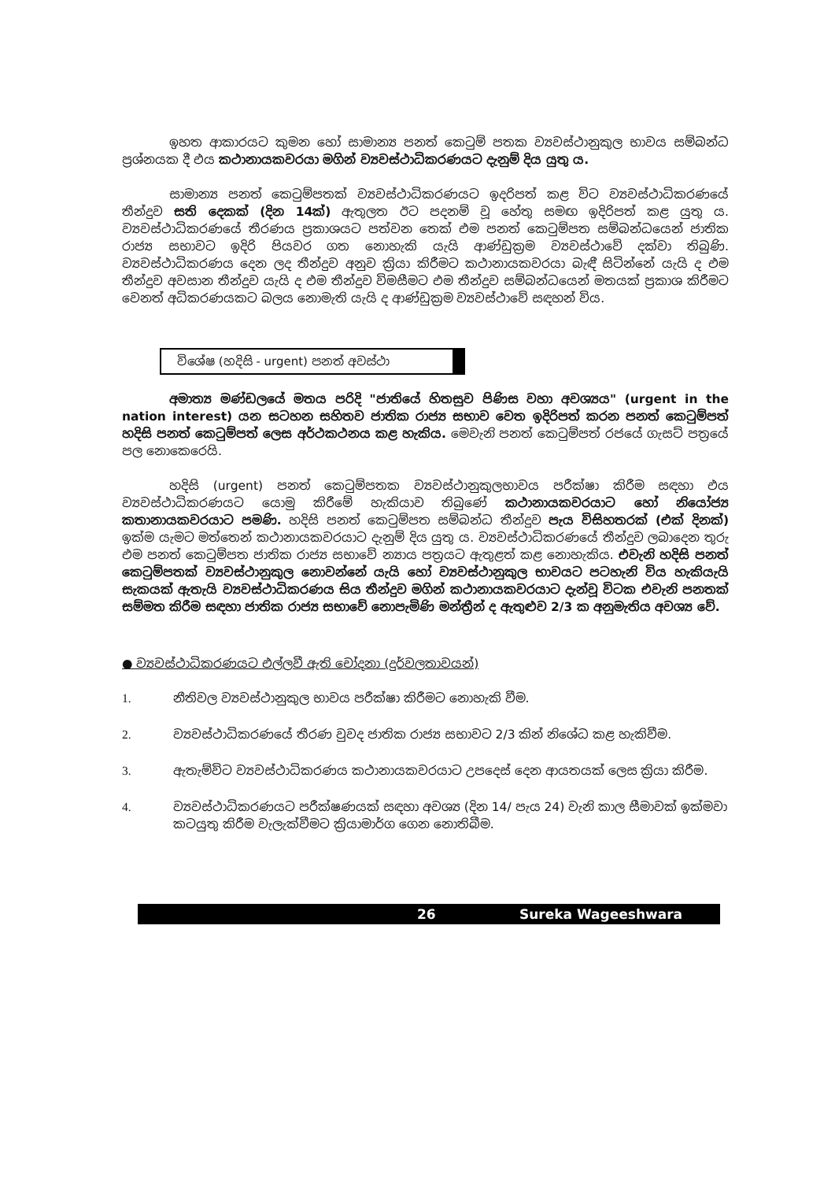ඉහත ආකාරයට කුමන හෝ සාමාන්‍ය පනත් කෙටුම් පතක ව්‍යවස්ථානුකුල භාවය සම්බන්ධ ප්‍රශ්නයක දී එය කථානායකවරයා මගින් ව්‍යවස්ථාධිකරණයට දැනුම් දිය යුතු ය.
සාමාන්‍ය පනත් කෙටුම්පතක් ව්‍යවස්ථාධිකරණයට ඉදරිපත් කළ විට ව්‍යවස්ථාධිකරණයේ තීන්දුව සති දෙකක් (දින 14ක්) ඇතුලත ඊට පදනම් වූ හේතු සමඟ ඉදිරිපත් කළ යුතු ය. ව්‍යවස්ථාධිකරණයේ තීරණය ප්‍රකාශයට පත්වන තෙක් එම පනත් කෙටුම්පත සම්බන්ධයෙන් ජාතික රාජ්‍ය සභාවට ඉදිරි පියවර ගත නොහැකි යැයි ආණ්ඩුක්‍රම ව්‍යවස්ථාවේ දක්වා තිබුණි. ව්‍යවස්ථාධිකරණය දෙන ලද තීන්දුව අනුව ක්‍රියා කිරීමට කථානායකවරයා බැඳී සිටින්නේ යැයි ද එම තීන්දුව අවසාන තීන්දුව යැයි ද එම තීන්දුව විමසීමට එම තීන්දුව සම්බන්ධයෙන් මතයක් ප්‍රකාශ කිරීමට වෙනත් අධිකරණයකට බලය නොමැති යැයි ද ආණ්ඩුක්‍රම ව්‍යවස්ථාවේ සඳහන් විය.
විශේෂ (හදිසි - urgent) පනත් අවස්ථා
අමාත්‍ය මණ්ඩලයේ මතය පරිදි "ජාතියේ හිතසුව පිණිස වහා අවශ්‍යය" (urgent in the nation interest) යන සටහන සහිතව ජාතික රාජ්‍ය සභාව වෙත ඉදිරිපත් කරන පනත් කෙටුම්පත් හදිසි පනත් කෙටුම්පත් ලෙස අර්ථකථනය කළ හැකිය. මෙවැනි පනත් කෙටුම්පත් රජයේ ගැසට් පත්‍රයේ පල නොකෙරෙයි.
හදිසි (urgent) පනත් කෙටුම්පතක ව්‍යවස්ථානුකුලභාවය පරීක්ෂා කිරීම සඳහා එය ව්‍යවස්ථාධිකරණයට යොමු කිරීමේ හැකියාව තිබුණේ කථානායකවරයාට හෝ නියෝජ්‍ය කතානායකවරයාට පමණි. හදිසි පනත් කෙටුම්පත සම්බන්ධ තීන්දුව පැය විසිහතරක් (එක් දිනක්) ඉක්ම යැමට මත්තෙන් කථානායකවරයාට දැනුම් දිය යුතු ය. ව්‍යවස්ථාධිකරණයේ තීන්දුව ලබාදෙන තුරු එම පනත් කෙටුම්පත ජාතික රාජ්‍ය සභාවේ න්‍යාය පත්‍රයට ඇතුළත් කළ නොහැකිය. එවැනි හදිසි පනත් කෙටුම්පතක් ව්‍යවස්ථානුකුල නොවන්නේ යැයි හෝ ව්‍යවස්ථානුකුල භාවයට පටහැනි විය හැකියැයි සැකයක් ඇතැයි ව්‍යවස්ථාධිකරණය සිය තීන්දුව මගින් කථානායකවරයාට දැන්වූ විටක එවැනි පනතක් සම්මත කිරීම සඳහා ජාතික රාජ්‍ය සභාවේ නොපැමිණි මන්ත්‍රීන් ද ඇතුළුව 2/3 ක අනුමැතිය අවශ්‍ය වේ.
● ව්‍යවස්ථාධිකරණයට එල්ලවී ඇති චෝදනා (දුර්වලතාවයන්)
1. නීතිවල ව්‍යවස්ථානුකුල භාවය පරීක්ෂා කිරීමට නොහැකි වීම.
2. ව්‍යවස්ථාධිකරණයේ තීරණ වුවද ජාතික රාජ්‍ය සභාවට 2/3 කින් නිශේධ කළ හැකිවීම.
3. ඇතැම්විට ව්‍යවස්ථාධිකරණය කථානායකවරයාට උපදෙස් දෙන ආයතයක් ලෙස ක්‍රියා කිරීම.
4. ව්‍යවස්ථාධිකරණයට පරීක්ෂණයක් සඳහා අවශ්‍ය (දින 14/ පැය 24) වැනි කාල සීමාවක් ඉක්මවා කටයුතු කිරීම වැලැක්වීමට ක්‍රියාමාර්ග ගෙන නොතිබීම.
26 Sureka Wageeshwara